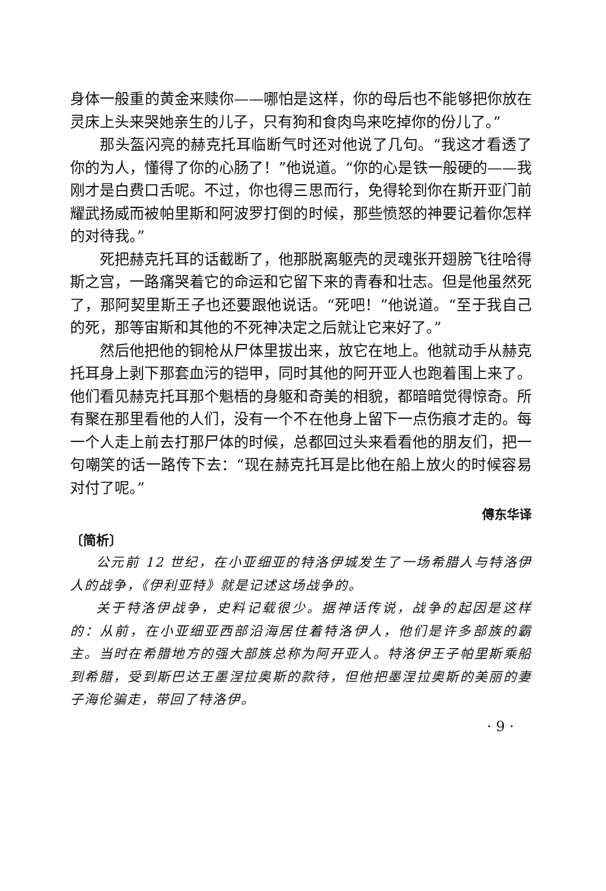身体一般重的黄金来赎你——哪怕是这样，你的母后也不能够把你放在灵床上头来哭她亲生的儿子，只有狗和食肉鸟来吃掉你的份儿了。”
那头盔闪亮的赫克托耳临断气时还对他说了几句。“我这才看透了你的为人，懂得了你的心肠了！”他说道。“你的心是铁一般硬的——我刚才是白费口舌呢。不过，你也得三思而行，免得轮到你在斯开亚门前耀武扬威而被帕里斯和阿波罗打倒的时候，那些愤怒的神要记着你怎样的对待我。”
死把赫克托耳的话截断了，他那脱离躯壳的灵魂张开翅膀飞往哈得斯之宫，一路痛哭着它的命运和它留下来的青春和壮志。但是他虽然死了，那阿契里斯王子也还要跟他说话。“死吧！”他说道。“至于我自己的死，那等宙斯和其他的不死神决定之后就让它来好了。”
然后他把他的铜枪从尸体里拔出来，放它在地上。他就动手从赫克托耳身上剥下那套血污的铠甲，同时其他的阿开亚人也跑着围上来了。他们看见赫克托耳那个魁梧的身躯和奇美的相貌，都暗暗觉得惊奇。所有聚在那里看他的人们，没有一个不在他身上留下一点伤痕才走的。每一个人走上前去打那尸体的时候，总都回过头来看看他的朋友们，把一句嘲笑的话一路传下去：“现在赫克托耳是比他在船上放火的时候容易对付了呢。”
傅东华译
〔简析〕
公元前 12 世纪，在小亚细亚的特洛伊城发生了一场希腊人与特洛伊人的战争，《伊利亚特》就是记述这场战争的。
关于特洛伊战争，史料记载很少。据神话传说，战争的起因是这样的：从前，在小亚细亚西部沿海居住着特洛伊人，他们是许多部族的霸主。当时在希腊地方的强大部族总称为阿开亚人。特洛伊王子帕里斯乘船到希腊，受到斯巴达王墨涅拉奥斯的款待，但他把墨涅拉奥斯的美丽的妻子海伦骗走，带回了特洛伊。
· 9 ·